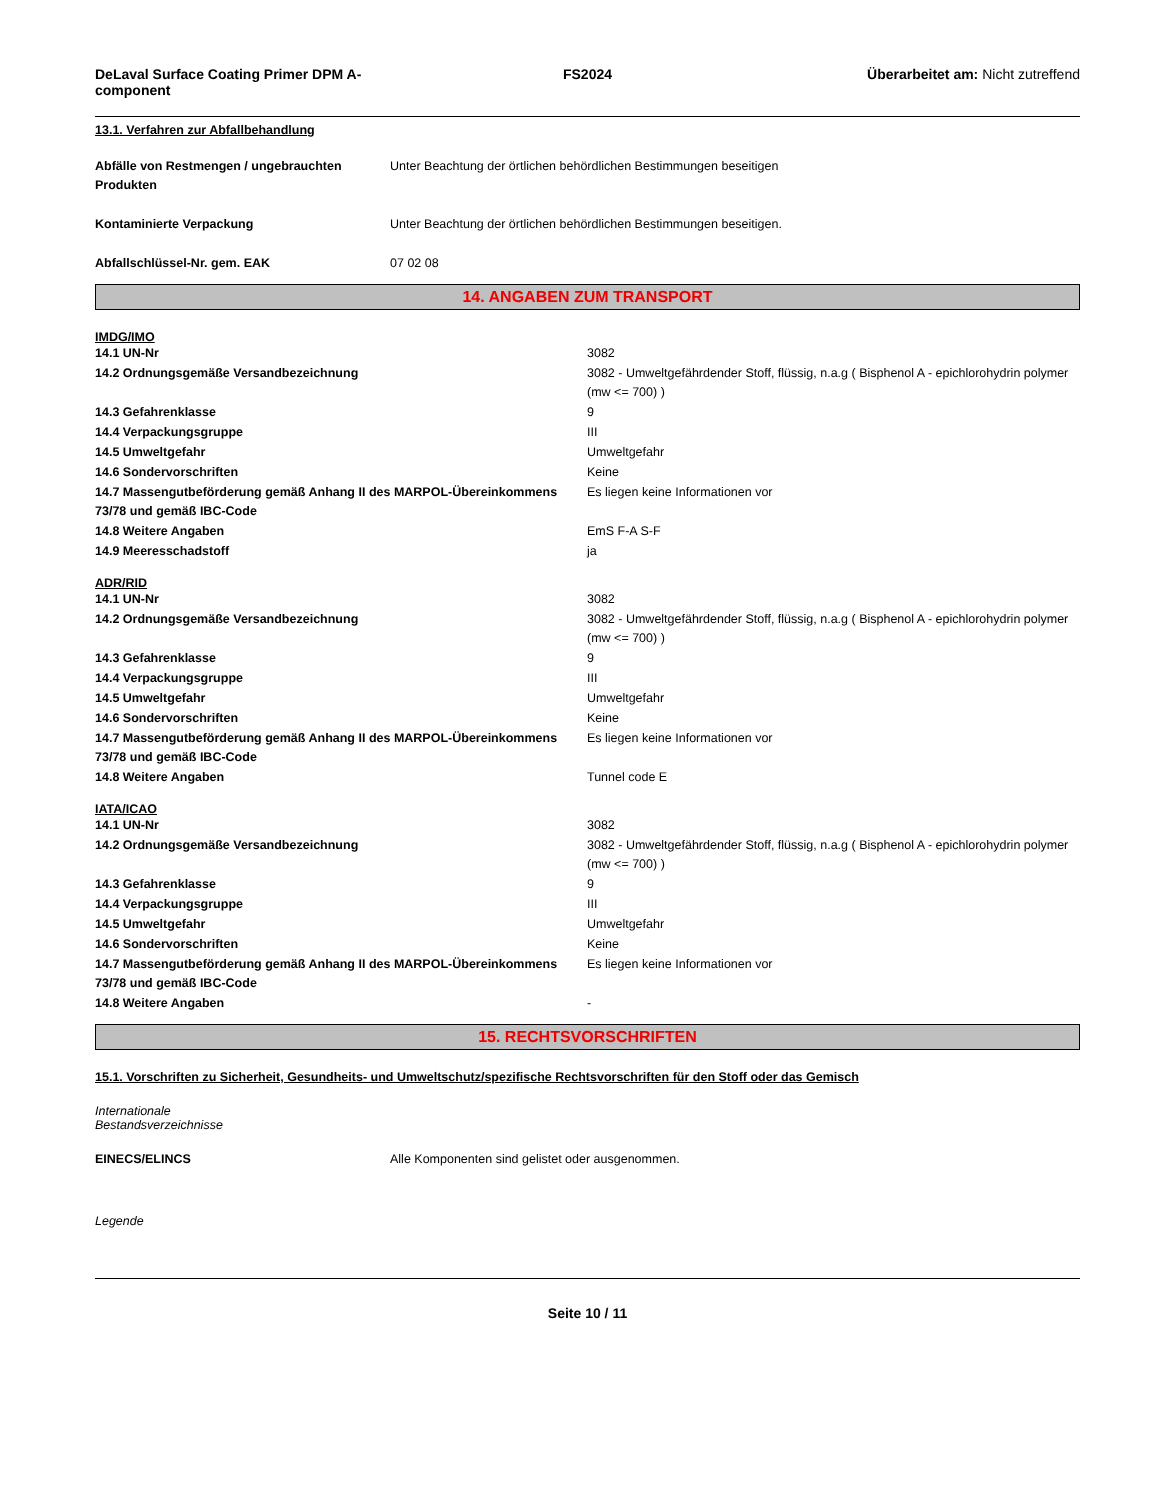DeLaval Surface Coating Primer DPM A-component
FS2024 Überarbeitet am: Nicht zutreffend
13.1. Verfahren zur Abfallbehandlung
| Abfälle von Restmengen / ungebrauchten Produkten | Unter Beachtung der örtlichen behördlichen Bestimmungen beseitigen |
| Kontaminierte Verpackung | Unter Beachtung der örtlichen behördlichen Bestimmungen beseitigen. |
| Abfallschlüssel-Nr. gem. EAK | 07 02 08 |
14. ANGABEN ZUM TRANSPORT
IMDG/IMO
| 14.1 UN-Nr | 3082 |
| 14.2 Ordnungsgemäße Versandbezeichnung | 3082 - Umweltgefährdender Stoff, flüssig, n.a.g ( Bisphenol A - epichlorohydrin polymer (mw <= 700) ) |
| 14.3 Gefahrenklasse | 9 |
| 14.4 Verpackungsgruppe | III |
| 14.5 Umweltgefahr | Umweltgefahr |
| 14.6 Sondervorschriften | Keine |
| 14.7 Massengutbeförderung gemäß Anhang II des MARPOL-Übereinkommens 73/78 und gemäß IBC-Code | Es liegen keine Informationen vor |
| 14.8 Weitere Angaben | EmS F-A S-F |
| 14.9 Meeresschadstoff | ja |
ADR/RID
| 14.1 UN-Nr | 3082 |
| 14.2 Ordnungsgemäße Versandbezeichnung | 3082 - Umweltgefährdender Stoff, flüssig, n.a.g ( Bisphenol A - epichlorohydrin polymer (mw <= 700) ) |
| 14.3 Gefahrenklasse | 9 |
| 14.4 Verpackungsgruppe | III |
| 14.5 Umweltgefahr | Umweltgefahr |
| 14.6 Sondervorschriften | Keine |
| 14.7 Massengutbeförderung gemäß Anhang II des MARPOL-Übereinkommens 73/78 und gemäß IBC-Code | Es liegen keine Informationen vor |
| 14.8 Weitere Angaben | Tunnel code E |
IATA/ICAO
| 14.1 UN-Nr | 3082 |
| 14.2 Ordnungsgemäße Versandbezeichnung | 3082 - Umweltgefährdender Stoff, flüssig, n.a.g ( Bisphenol A - epichlorohydrin polymer (mw <= 700) ) |
| 14.3 Gefahrenklasse | 9 |
| 14.4 Verpackungsgruppe | III |
| 14.5 Umweltgefahr | Umweltgefahr |
| 14.6 Sondervorschriften | Keine |
| 14.7 Massengutbeförderung gemäß Anhang II des MARPOL-Übereinkommens 73/78 und gemäß IBC-Code | Es liegen keine Informationen vor |
| 14.8 Weitere Angaben | - |
15. RECHTSVORSCHRIFTEN
15.1. Vorschriften zu Sicherheit, Gesundheits- und Umweltschutz/spezifische Rechtsvorschriften für den Stoff oder das Gemisch
Internationale
Bestandsverzeichnisse
| EINECS/ELINCS | Alle Komponenten sind gelistet oder ausgenommen. |
Legende
Seite 10 / 11